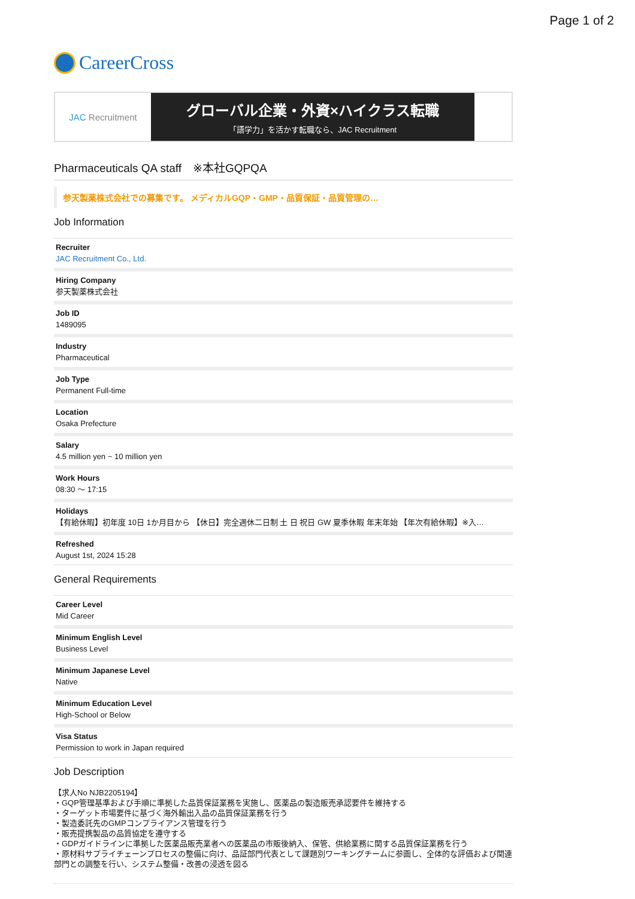Page 1 of 2
CareerCross
JAC Recruitment
グローバル企業・外資×ハイクラス転職
「語学力」を活かす転職なら、JAC Recruitment
Pharmaceuticals QA staff　※本社GQPQA
参天製薬株式会社での募集です。 メディカルGQP・GMP・品質保証・品質管理の…
Job Information
Recruiter
JAC Recruitment Co., Ltd.
Hiring Company
参天製薬株式会社
Job ID
1489095
Industry
Pharmaceutical
Job Type
Permanent Full-time
Location
Osaka Prefecture
Salary
4.5 million yen ~ 10 million yen
Work Hours
08:30 〜 17:15
Holidays
【有給休暇】初年度 10日 1か月目から 【休日】完全週休二日制 土 日 祝日 GW 夏季休暇 年末年始 【年次有給休暇】※入…
Refreshed
August 1st, 2024 15:28
General Requirements
Career Level
Mid Career
Minimum English Level
Business Level
Minimum Japanese Level
Native
Minimum Education Level
High-School or Below
Visa Status
Permission to work in Japan required
Job Description
【求人No NJB2205194】
・GQP管理基準および手順に準拠した品質保証業務を実施し、医薬品の製造販売承認要件を維持する
・ターゲット市場要件に基づく海外輸出入品の品質保証業務を行う
・製造委託先のGMPコンプライアンス管理を行う
・販売提携製品の品質協定を遵守する
・GDPガイドラインに準拠した医薬品販売業者への医薬品の市販後納入、保管、供給業務に関する品質保証業務を行う
・原材料サプライチェーンプロセスの整備に向け、品証部門代表として課題別ワーキングチームに参画し、全体的な評価および関連部門との調整を行い、システム整備・改善の浸透を図る